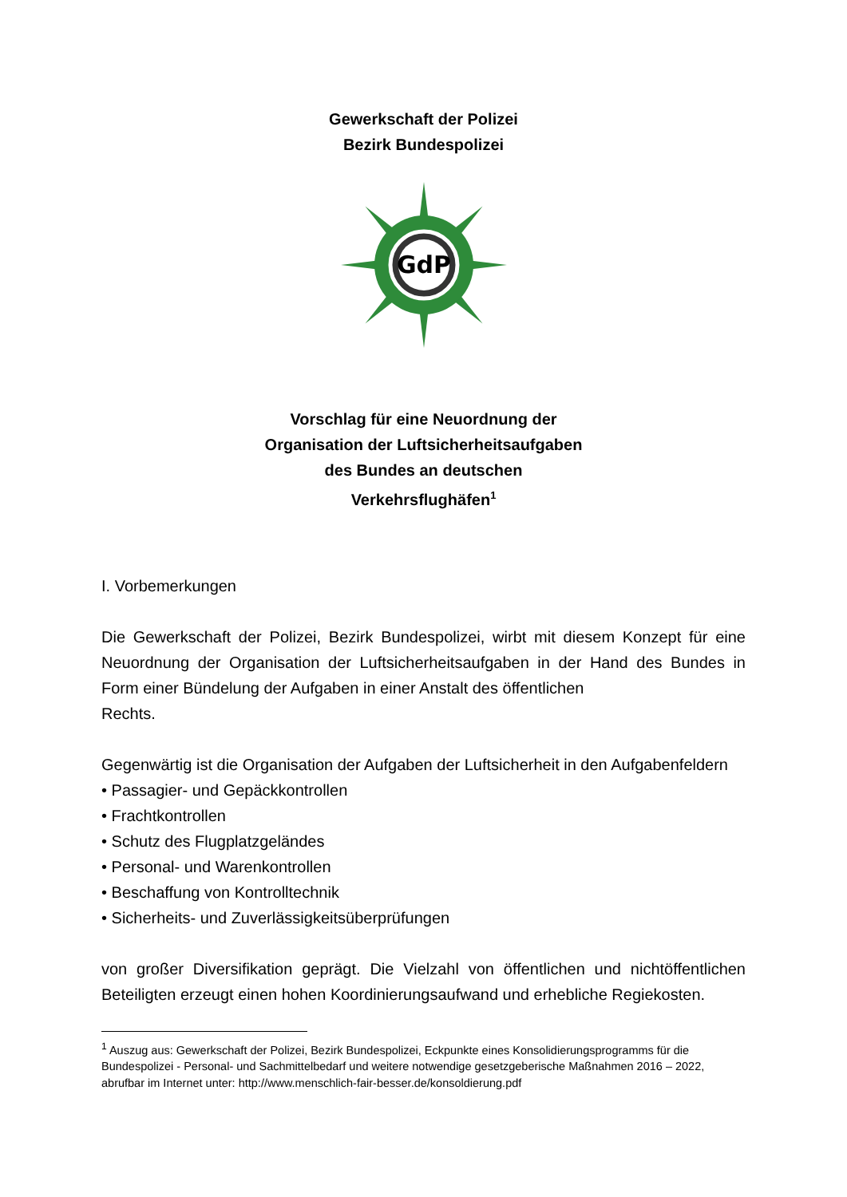Gewerkschaft der Polizei
Bezirk Bundespolizei
GdP
Vorschlag für eine Neuordnung der
Organisation der Luftsicherheitsaufgaben
des Bundes an deutschen
Verkehrsflughäfen<sup>1</sup>
I. Vorbemerkungen
Die Gewerkschaft der Polizei, Bezirk Bundespolizei, wirbt mit diesem Konzept für eine Neuordnung der Organisation der Luftsicherheitsaufgaben in der Hand des Bundes in Form einer Bündelung der Aufgaben in einer Anstalt des öffentlichen
Rechts.
Gegenwärtig ist die Organisation der Aufgaben der Luftsicherheit in den Aufgabenfeldern
• Passagier- und Gepäckkontrollen
• Frachtkontrollen
• Schutz des Flugplatzgeländes
• Personal- und Warenkontrollen
• Beschaffung von Kontrolltechnik
• Sicherheits- und Zuverlässigkeitsüberprüfungen
von großer Diversifikation geprägt. Die Vielzahl von öffentlichen und nichtöffentlichen Beteiligten erzeugt einen hohen Koordinierungsaufwand und erhebliche Regiekosten.
<sup>1</sup> Auszug aus: Gewerkschaft der Polizei, Bezirk Bundespolizei, Eckpunkte eines Konsolidierungsprogramms für die Bundespolizei - Personal- und Sachmittelbedarf und weitere notwendige gesetzgeberische Maßnahmen 2016 – 2022, abrufbar im Internet unter: http://www.menschlich-fair-besser.de/konsoldierung.pdf